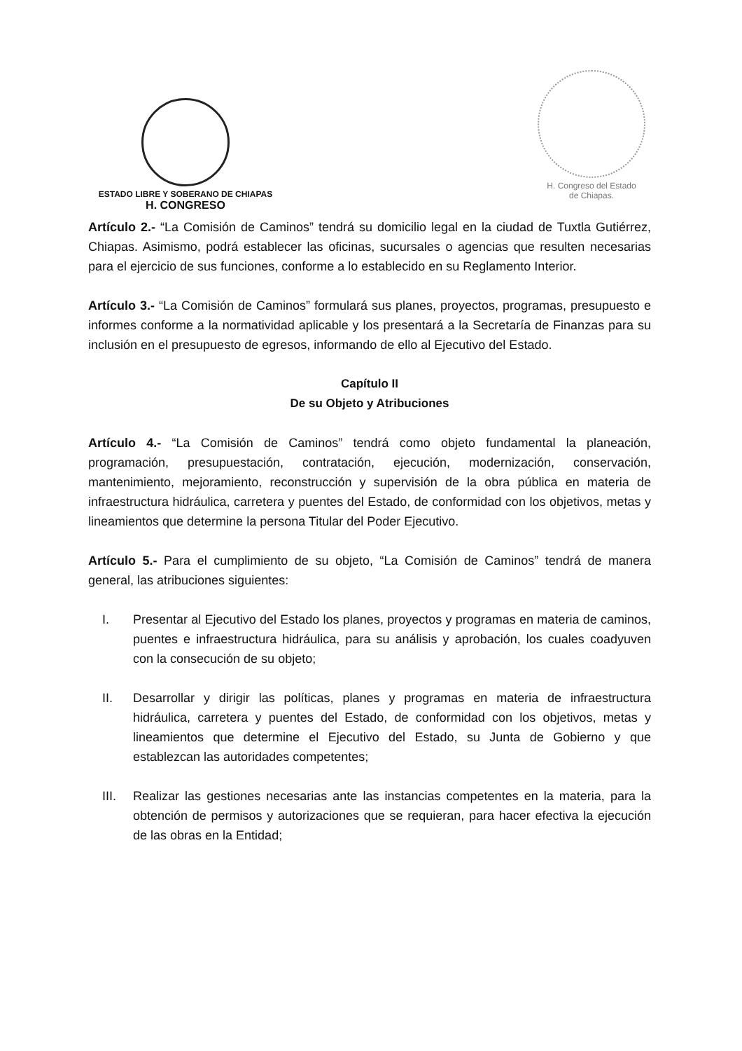ESTADO LIBRE Y SOBERANO DE CHIAPAS
H. CONGRESO
H. Congreso del Estado
de Chiapas.
Artículo 2.- “La Comisión de Caminos” tendrá su domicilio legal en la ciudad de Tuxtla Gutiérrez, Chiapas. Asimismo, podrá establecer las oficinas, sucursales o agencias que resulten necesarias para el ejercicio de sus funciones, conforme a lo establecido en su Reglamento Interior.
Artículo 3.- “La Comisión de Caminos” formulará sus planes, proyectos, programas, presupuesto e informes conforme a la normatividad aplicable y los presentará a la Secretaría de Finanzas para su inclusión en el presupuesto de egresos, informando de ello al Ejecutivo del Estado.
Capítulo II
De su Objeto y Atribuciones
Artículo 4.- “La Comisión de Caminos” tendrá como objeto fundamental la planeación, programación, presupuestación, contratación, ejecución, modernización, conservación, mantenimiento, mejoramiento, reconstrucción y supervisión de la obra pública en materia de infraestructura hidráulica, carretera y puentes del Estado, de conformidad con los objetivos, metas y lineamientos que determine la persona Titular del Poder Ejecutivo.
Artículo 5.- Para el cumplimiento de su objeto, “La Comisión de Caminos” tendrá de manera general, las atribuciones siguientes:
I. Presentar al Ejecutivo del Estado los planes, proyectos y programas en materia de caminos, puentes e infraestructura hidráulica, para su análisis y aprobación, los cuales coadyuven con la consecución de su objeto;
II. Desarrollar y dirigir las políticas, planes y programas en materia de infraestructura hidráulica, carretera y puentes del Estado, de conformidad con los objetivos, metas y lineamientos que determine el Ejecutivo del Estado, su Junta de Gobierno y que establezcan las autoridades competentes;
III. Realizar las gestiones necesarias ante las instancias competentes en la materia, para la obtención de permisos y autorizaciones que se requieran, para hacer efectiva la ejecución de las obras en la Entidad;